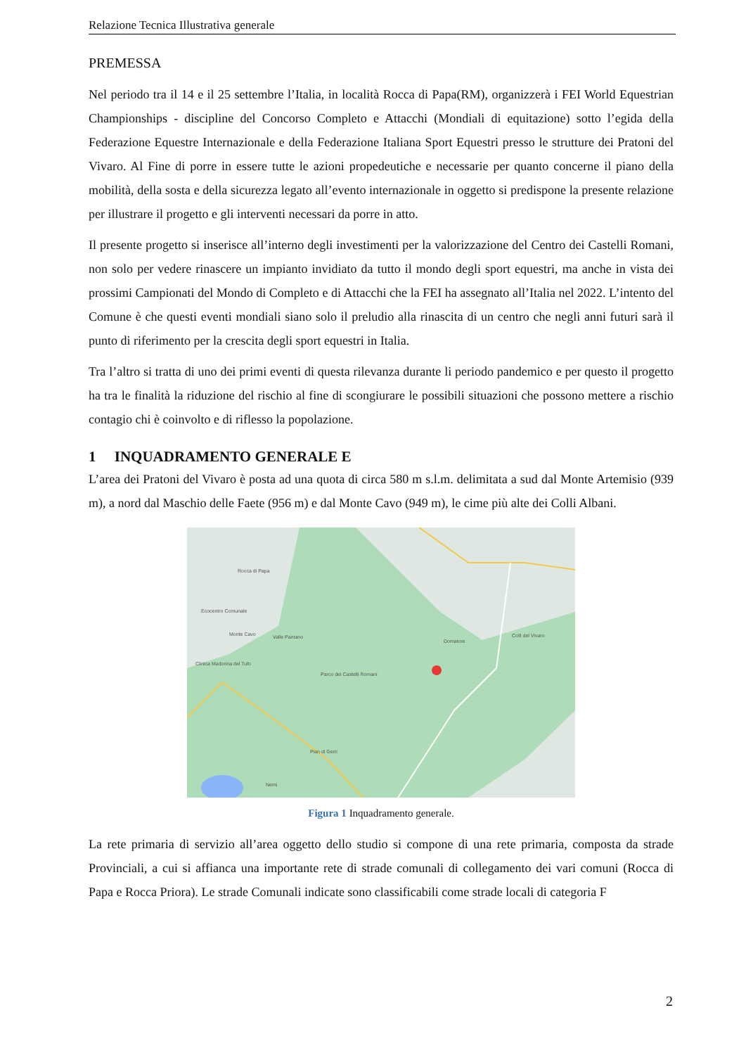Relazione Tecnica Illustrativa generale
PREMESSA
Nel periodo tra il 14 e il 25 settembre l’Italia, in località Rocca di Papa(RM), organizzerà i FEI World Equestrian Championships - discipline del Concorso Completo e Attacchi (Mondiali di equitazione) sotto l’egida della Federazione Equestre Internazionale e della Federazione Italiana Sport Equestri presso le strutture dei Pratoni del Vivaro. Al Fine di porre in essere tutte le azioni propedeutiche e necessarie per quanto concerne il piano della mobilità, della sosta e della sicurezza legato all’evento internazionale in oggetto si predispone la presente relazione per illustrare il progetto e gli interventi necessari da porre in atto.
Il presente progetto si inserisce all’interno degli investimenti per la valorizzazione del Centro dei Castelli Romani, non solo per vedere rinascere un impianto invidiato da tutto il mondo degli sport equestri, ma anche in vista dei prossimi Campionati del Mondo di Completo e di Attacchi che la FEI ha assegnato all’Italia nel 2022. L’intento del Comune è che questi eventi mondiali siano solo il preludio alla rinascita di un centro che negli anni futuri sarà il punto di riferimento per la crescita degli sport equestri in Italia.
Tra l’altro si tratta di uno dei primi eventi di questa rilevanza durante li periodo pandemico e per questo il progetto ha tra le finalità la riduzione del rischio al fine di scongiurare le possibili situazioni che possono mettere a rischio contagio chi è coinvolto e di riflesso la popolazione.
1 INQUADRAMENTO GENERALE E
L’area dei Pratoni del Vivaro è posta ad una quota di circa 580 m s.l.m. delimitata a sud dal Monte Artemisio (939 m), a nord dal Maschio delle Faete (956 m) e dal Monte Cavo (949 m), le cime più alte dei Colli Albani.
Rocca di Papa
Ecocentro Comunale
Monte Cavo Valle Pantano
Domatore
Colli del Vivaro
Clinica Madonna del Tufo
Parco dei Castelli Romani
Pian di Gerri
Nemi
Figura 1 Inquadramento generale.
La rete primaria di servizio all’area oggetto dello studio si compone di una rete primaria, composta da strade Provinciali, a cui si affianca una importante rete di strade comunali di collegamento dei vari comuni (Rocca di Papa e Rocca Priora). Le strade Comunali indicate sono classificabili come strade locali di categoria F
2